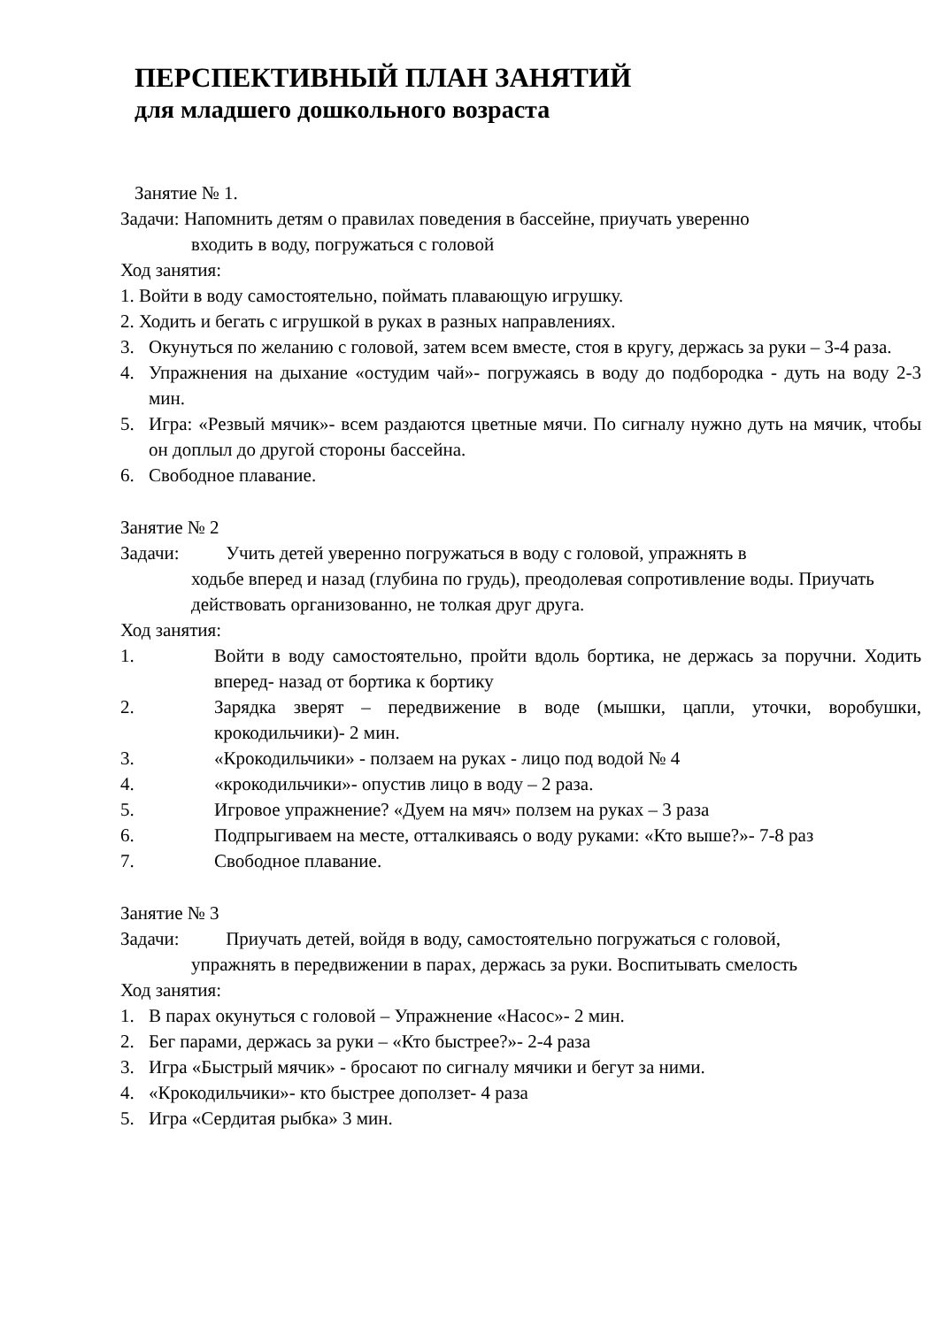ПЕРСПЕКТИВНЫЙ ПЛАН ЗАНЯТИЙ
для младшего дошкольного возраста
Занятие № 1.
Задачи: Напомнить детям о правилах поведения в бассейне, приучать уверенно
входить в воду, погружаться с головой
Ход занятия:
1. Войти в воду самостоятельно, поймать плавающую игрушку.
2. Ходить и бегать с игрушкой в руках в разных направлениях.
3. Окунуться по желанию с головой, затем всем вместе, стоя в кругу, держась за руки – 3-4 раза.
4. Упражнения на дыхание «остудим чай»- погружаясь в воду до подбородка - дуть на воду 2-3 мин.
5. Игра: «Резвый мячик»- всем раздаются цветные мячи. По сигналу нужно дуть на мячик, чтобы он доплыл до другой стороны бассейна.
6. Свободное плавание.
Занятие № 2
Задачи: Учить детей уверенно погружаться в воду с головой, упражнять в
ходьбе вперед и назад (глубина по грудь), преодолевая сопротивление воды. Приучать действовать организованно, не толкая друг друга.
Ход занятия:
1. Войти в воду самостоятельно, пройти вдоль бортика, не держась за поручни. Ходить вперед- назад от бортика к бортику
2. Зарядка зверят – передвижение в воде (мышки, цапли, уточки, воробушки, крокодильчики)- 2 мин.
3. «Крокодильчики» - ползаем на руках - лицо под водой № 4
4. «крокодильчики»- опустив лицо в воду – 2 раза.
5. Игровое упражнение? «Дуем на мяч» ползем на руках – 3 раза
6. Подпрыгиваем на месте, отталкиваясь о воду руками: «Кто выше?»- 7-8 раз
7. Свободное плавание.
Занятие № 3
Задачи: Приучать детей, войдя в воду, самостоятельно погружаться с головой,
упражнять в передвижении в парах, держась за руки. Воспитывать смелость
Ход занятия:
1. В парах окунуться с головой – Упражнение «Насос»- 2 мин.
2. Бег парами, держась за руки – «Кто быстрее?»- 2-4 раза
3. Игра «Быстрый мячик» - бросают по сигналу мячики и бегут за ними.
4. «Крокодильчики»- кто быстрее доползет- 4 раза
5. Игра «Сердитая рыбка» 3 мин.